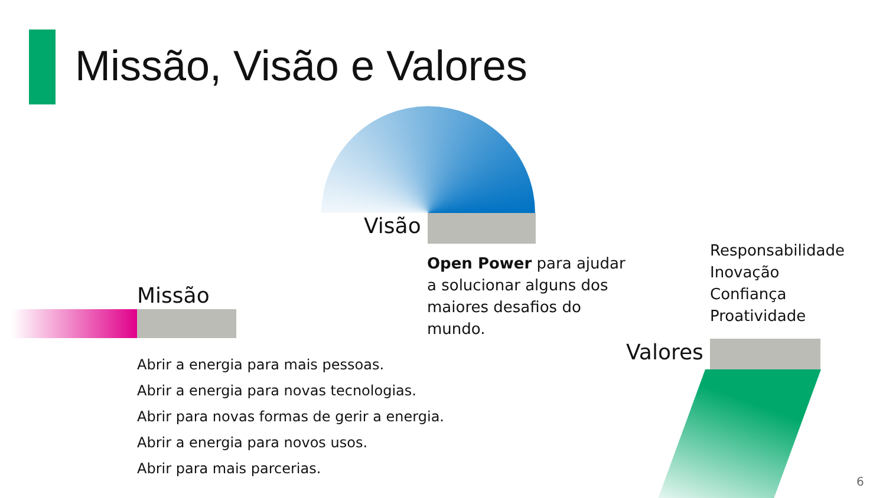Missão, Visão e Valores
Visão
Open Power para ajudar a solucionar alguns dos maiores desafios do mundo.
Responsabilidade
Inovação
Confiança
Proatividade
Missão
Valores
Abrir a energia para mais pessoas.
Abrir a energia para novas tecnologias.
Abrir para novas formas de gerir a energia.
Abrir a energia para novos usos.
Abrir para mais parcerias.
6